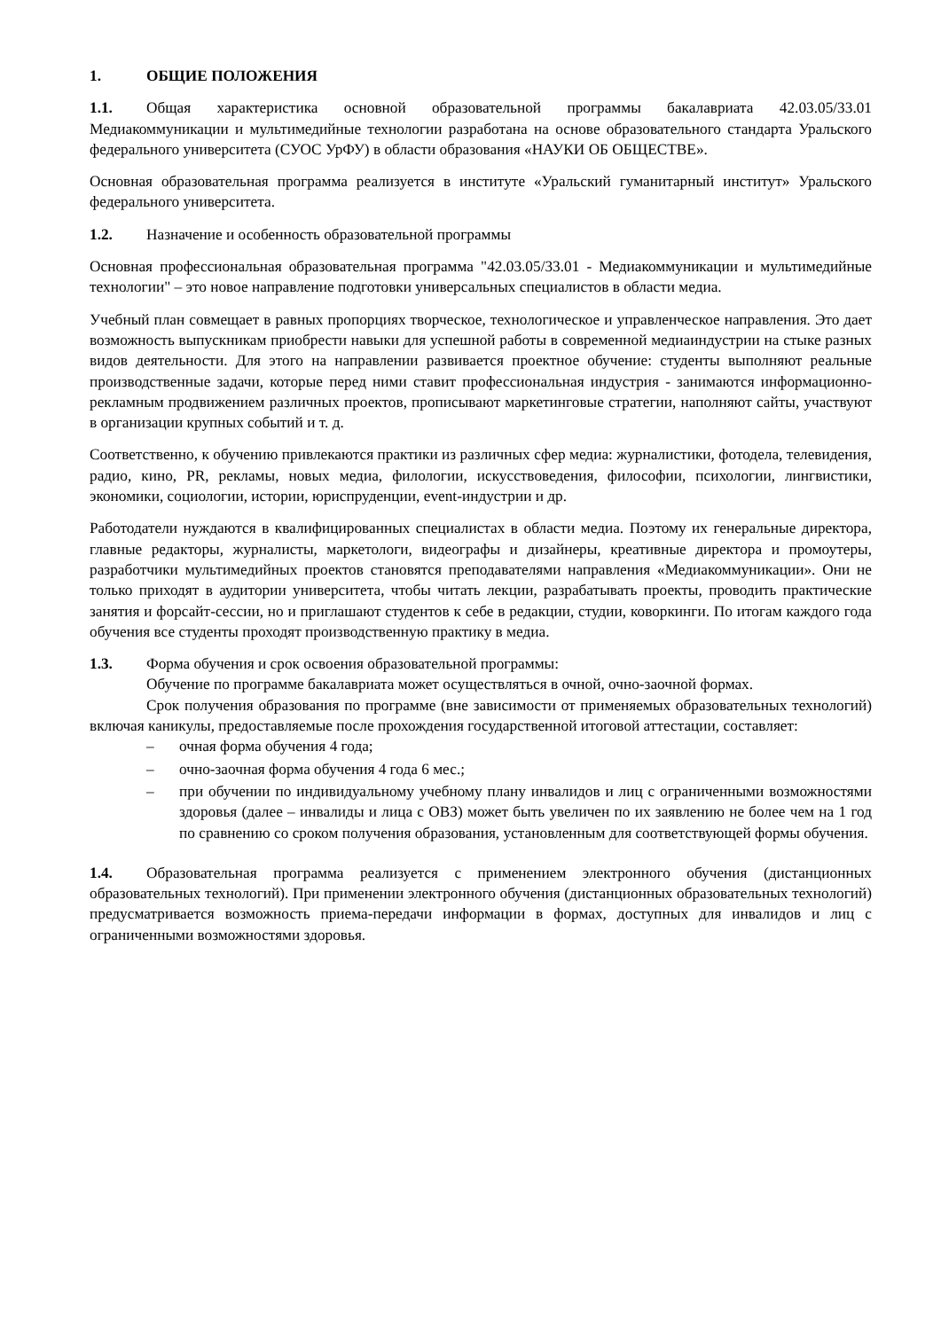1. ОБЩИЕ ПОЛОЖЕНИЯ
1.1. Общая характеристика основной образовательной программы бакалавриата 42.03.05/33.01 Медиакоммуникации и мультимедийные технологии разработана на основе образовательного стандарта Уральского федерального университета (СУОС УрФУ) в области образования «НАУКИ ОБ ОБЩЕСТВЕ».
Основная образовательная программа реализуется в институте «Уральский гуманитарный институт» Уральского федерального университета.
1.2. Назначение и особенность образовательной программы
Основная профессиональная образовательная программа "42.03.05/33.01 - Медиакоммуникации и мультимедийные технологии" – это новое направление подготовки универсальных специалистов в области медиа.
Учебный план совмещает в равных пропорциях творческое, технологическое и управленческое направления. Это дает возможность выпускникам приобрести навыки для успешной работы в современной медиаиндустрии на стыке разных видов деятельности. Для этого на направлении развивается проектное обучение: студенты выполняют реальные производственные задачи, которые перед ними ставит профессиональная индустрия - занимаются информационно-рекламным продвижением различных проектов, прописывают маркетинговые стратегии, наполняют сайты, участвуют в организации крупных событий и т. д.
Соответственно, к обучению привлекаются практики из различных сфер медиа: журналистики, фотодела, телевидения, радио, кино, PR, рекламы, новых медиа, филологии, искусствоведения, философии, психологии, лингвистики, экономики, социологии, истории, юриспруденции, event-индустрии и др.
Работодатели нуждаются в квалифицированных специалистах в области медиа. Поэтому их генеральные директора, главные редакторы, журналисты, маркетологи, видеографы и дизайнеры, креативные директора и промоутеры, разработчики мультимедийных проектов становятся преподавателями направления «Медиакоммуникации». Они не только приходят в аудитории университета, чтобы читать лекции, разрабатывать проекты, проводить практические занятия и форсайт-сессии, но и приглашают студентов к себе в редакции, студии, коворкинги. По итогам каждого года обучения все студенты проходят производственную практику в медиа.
1.3. Форма обучения и срок освоения образовательной программы:
Обучение по программе бакалавриата может осуществляться в очной, очно-заочной формах.
Срок получения образования по программе (вне зависимости от применяемых образовательных технологий) включая каникулы, предоставляемые после прохождения государственной итоговой аттестации, составляет:
– очная форма обучения 4 года;
– очно-заочная форма обучения 4 года 6 мес.;
– при обучении по индивидуальному учебному плану инвалидов и лиц с ограниченными возможностями здоровья (далее – инвалиды и лица с ОВЗ) может быть увеличен по их заявлению не более чем на 1 год по сравнению со сроком получения образования, установленным для соответствующей формы обучения.
1.4. Образовательная программа реализуется с применением электронного обучения (дистанционных образовательных технологий). При применении электронного обучения (дистанционных образовательных технологий) предусматривается возможность приема-передачи информации в формах, доступных для инвалидов и лиц с ограниченными возможностями здоровья.